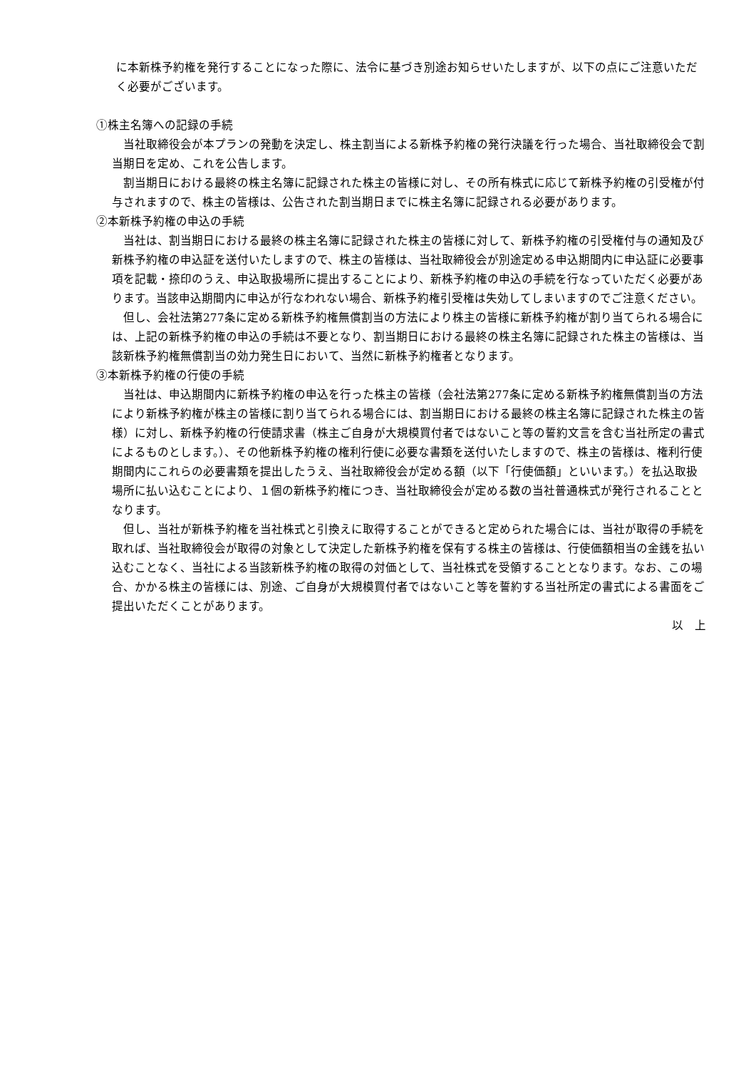に本新株予約権を発行することになった際に、法令に基づき別途お知らせいたしますが、以下の点にご注意いただく必要がございます。
①株主名簿への記録の手続
　当社取締役会が本プランの発動を決定し、株主割当による新株予約権の発行決議を行った場合、当社取締役会で割当期日を定め、これを公告します。
　割当期日における最終の株主名簿に記録された株主の皆様に対し、その所有株式に応じて新株予約権の引受権が付与されますので、株主の皆様は、公告された割当期日までに株主名簿に記録される必要があります。
②本新株予約権の申込の手続
　当社は、割当期日における最終の株主名簿に記録された株主の皆様に対して、新株予約権の引受権付与の通知及び新株予約権の申込証を送付いたしますので、株主の皆様は、当社取締役会が別途定める申込期間内に申込証に必要事項を記載・捺印のうえ、申込取扱場所に提出することにより、新株予約権の申込の手続を行なっていただく必要があります。当該申込期間内に申込が行なわれない場合、新株予約権引受権は失効してしまいますのでご注意ください。
　但し、会社法第277条に定める新株予約権無償割当の方法により株主の皆様に新株予約権が割り当てられる場合には、上記の新株予約権の申込の手続は不要となり、割当期日における最終の株主名簿に記録された株主の皆様は、当該新株予約権無償割当の効力発生日において、当然に新株予約権者となります。
③本新株予約権の行使の手続
　当社は、申込期間内に新株予約権の申込を行った株主の皆様（会社法第277条に定める新株予約権無償割当の方法により新株予約権が株主の皆様に割り当てられる場合には、割当期日における最終の株主名簿に記録された株主の皆様）に対し、新株予約権の行使請求書（株主ご自身が大規模買付者ではないこと等の誓約文言を含む当社所定の書式によるものとします。）、その他新株予約権の権利行使に必要な書類を送付いたしますので、株主の皆様は、権利行使期間内にこれらの必要書類を提出したうえ、当社取締役会が定める額（以下「行使価額」といいます。）を払込取扱場所に払い込むことにより、１個の新株予約権につき、当社取締役会が定める数の当社普通株式が発行されることとなります。
　但し、当社が新株予約権を当社株式と引換えに取得することができると定められた場合には、当社が取得の手続を取れば、当社取締役会が取得の対象として決定した新株予約権を保有する株主の皆様は、行使価額相当の金銭を払い込むことなく、当社による当該新株予約権の取得の対価として、当社株式を受領することとなります。なお、この場合、かかる株主の皆様には、別途、ご自身が大規模買付者ではないこと等を誓約する当社所定の書式による書面をご提出いただくことがあります。
以　上